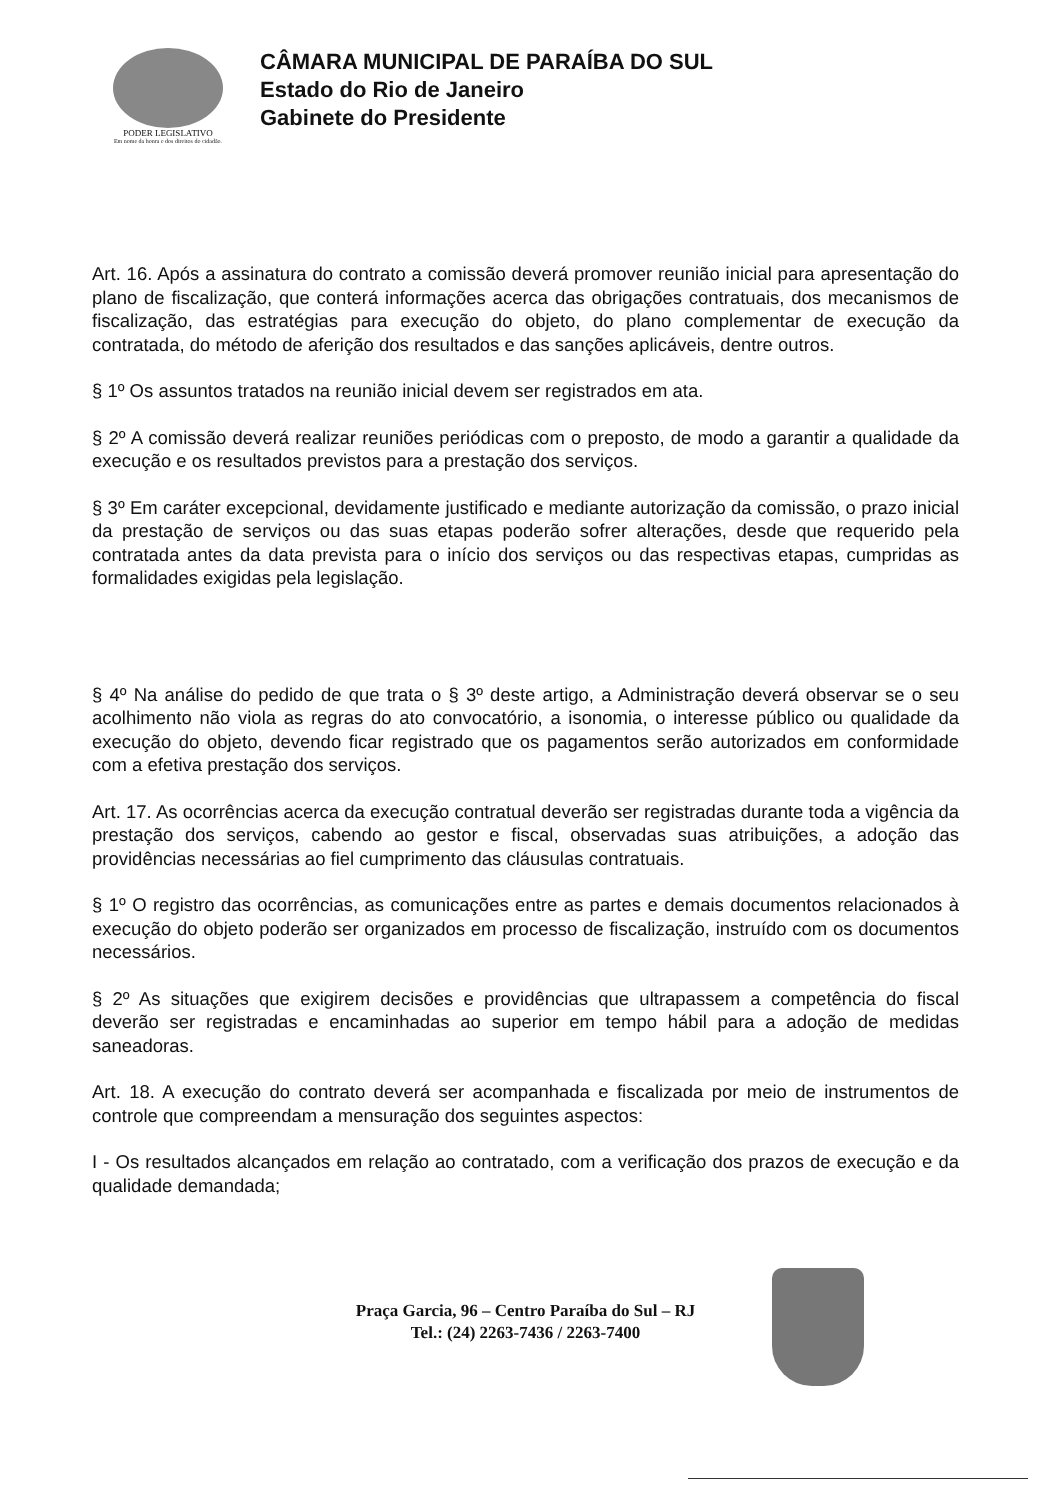PODER LEGISLATIVO
Em nome da honra e dos direitos do cidadão.
CÂMARA MUNICIPAL DE PARAÍBA DO SUL
Estado do Rio de Janeiro
Gabinete do Presidente
Art. 16. Após a assinatura do contrato a comissão deverá promover reunião inicial para apresentação do plano de fiscalização, que conterá informações acerca das obrigações contratuais, dos mecanismos de fiscalização, das estratégias para execução do objeto, do plano complementar de execução da contratada, do método de aferição dos resultados e das sanções aplicáveis, dentre outros.
§ 1º Os assuntos tratados na reunião inicial devem ser registrados em ata.
§ 2º A comissão deverá realizar reuniões periódicas com o preposto, de modo a garantir a qualidade da execução e os resultados previstos para a prestação dos serviços.
§ 3º Em caráter excepcional, devidamente justificado e mediante autorização da comissão, o prazo inicial da prestação de serviços ou das suas etapas poderão sofrer alterações, desde que requerido pela contratada antes da data prevista para o início dos serviços ou das respectivas etapas, cumpridas as formalidades exigidas pela legislação.
§ 4º Na análise do pedido de que trata o § 3º deste artigo, a Administração deverá observar se o seu acolhimento não viola as regras do ato convocatório, a isonomia, o interesse público ou qualidade da execução do objeto, devendo ficar registrado que os pagamentos serão autorizados em conformidade com a efetiva prestação dos serviços.
Art. 17. As ocorrências acerca da execução contratual deverão ser registradas durante toda a vigência da prestação dos serviços, cabendo ao gestor e fiscal, observadas suas atribuições, a adoção das providências necessárias ao fiel cumprimento das cláusulas contratuais.
§ 1º O registro das ocorrências, as comunicações entre as partes e demais documentos relacionados à execução do objeto poderão ser organizados em processo de fiscalização, instruído com os documentos necessários.
§ 2º As situações que exigirem decisões e providências que ultrapassem a competência do fiscal deverão ser registradas e encaminhadas ao superior em tempo hábil para a adoção de medidas saneadoras.
Art. 18. A execução do contrato deverá ser acompanhada e fiscalizada por meio de instrumentos de controle que compreendam a mensuração dos seguintes aspectos:
I - Os resultados alcançados em relação ao contratado, com a verificação dos prazos de execução e da qualidade demandada;
Praça Garcia, 96 – Centro Paraíba do Sul – RJ
Tel.: (24) 2263-7436 / 2263-7400